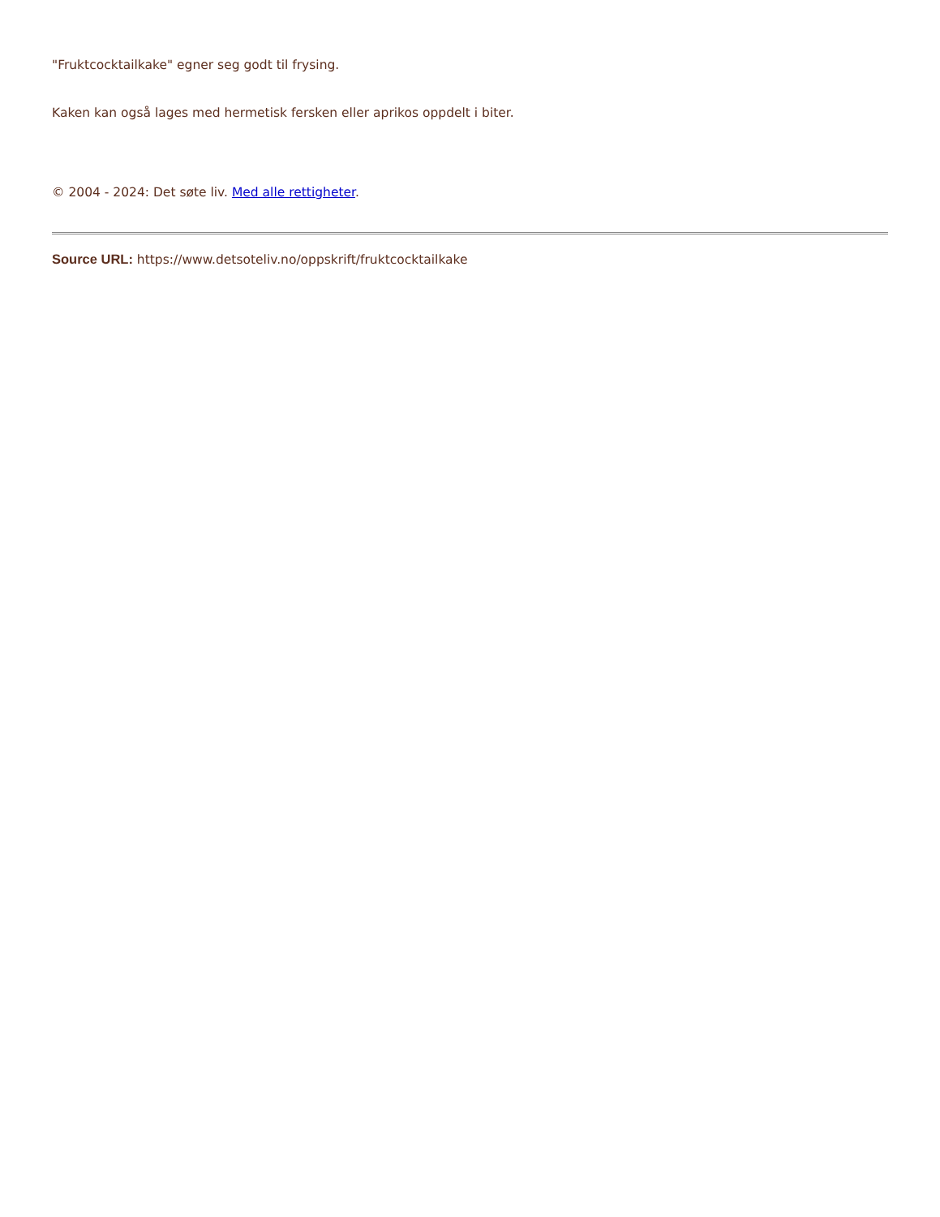"Fruktcocktailkake" egner seg godt til frysing.
Kaken kan også lages med hermetisk fersken eller aprikos oppdelt i biter.
© 2004 - 2024: Det søte liv. Med alle rettigheter.
Source URL: https://www.detsoteliv.no/oppskrift/fruktcocktailkake